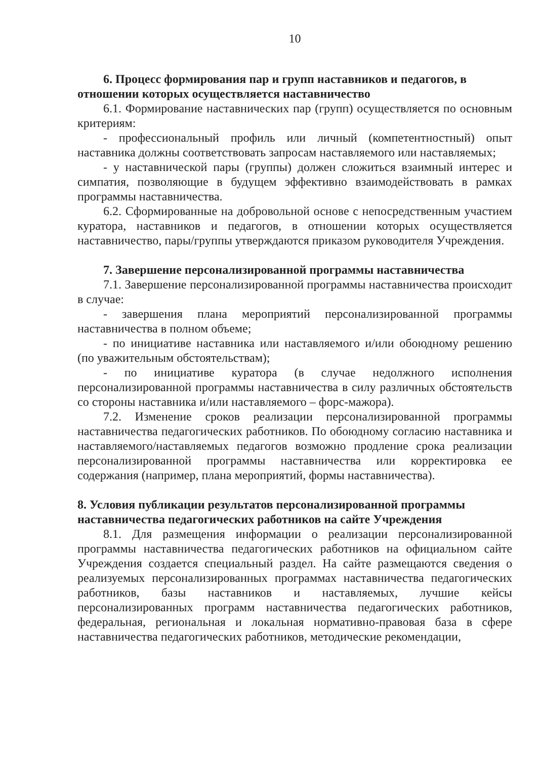10
6. Процесс формирования пар и групп наставников и педагогов, в отношении которых осуществляется наставничество
6.1. Формирование наставнических пар (групп) осуществляется по основным критериям:
- профессиональный профиль или личный (компетентностный) опыт наставника должны соответствовать запросам наставляемого или наставляемых;
- у наставнической пары (группы) должен сложиться взаимный интерес и симпатия, позволяющие в будущем эффективно взаимодействовать в рамках программы наставничества.
6.2. Сформированные на добровольной основе с непосредственным участием куратора, наставников и педагогов, в отношении которых осуществляется наставничество, пары/группы утверждаются приказом руководителя Учреждения.
7. Завершение персонализированной программы наставничества
7.1. Завершение персонализированной программы наставничества происходит в случае:
- завершения плана мероприятий персонализированной программы наставничества в полном объеме;
- по инициативе наставника или наставляемого и/или обоюдному решению (по уважительным обстоятельствам);
- по инициативе куратора (в случае недолжного исполнения персонализированной программы наставничества в силу различных обстоятельств со стороны наставника и/или наставляемого – форс-мажора).
7.2. Изменение сроков реализации персонализированной программы наставничества педагогических работников. По обоюдному согласию наставника и наставляемого/наставляемых педагогов возможно продление срока реализации персонализированной программы наставничества или корректировка ее содержания (например, плана мероприятий, формы наставничества).
8. Условия публикации результатов персонализированной программы наставничества педагогических работников на сайте Учреждения
8.1. Для размещения информации о реализации персонализированной программы наставничества педагогических работников на официальном сайте Учреждения создается специальный раздел. На сайте размещаются сведения о реализуемых персонализированных программах наставничества педагогических работников, базы наставников и наставляемых, лучшие кейсы персонализированных программ наставничества педагогических работников, федеральная, региональная и локальная нормативно-правовая база в сфере наставничества педагогических работников, методические рекомендации,